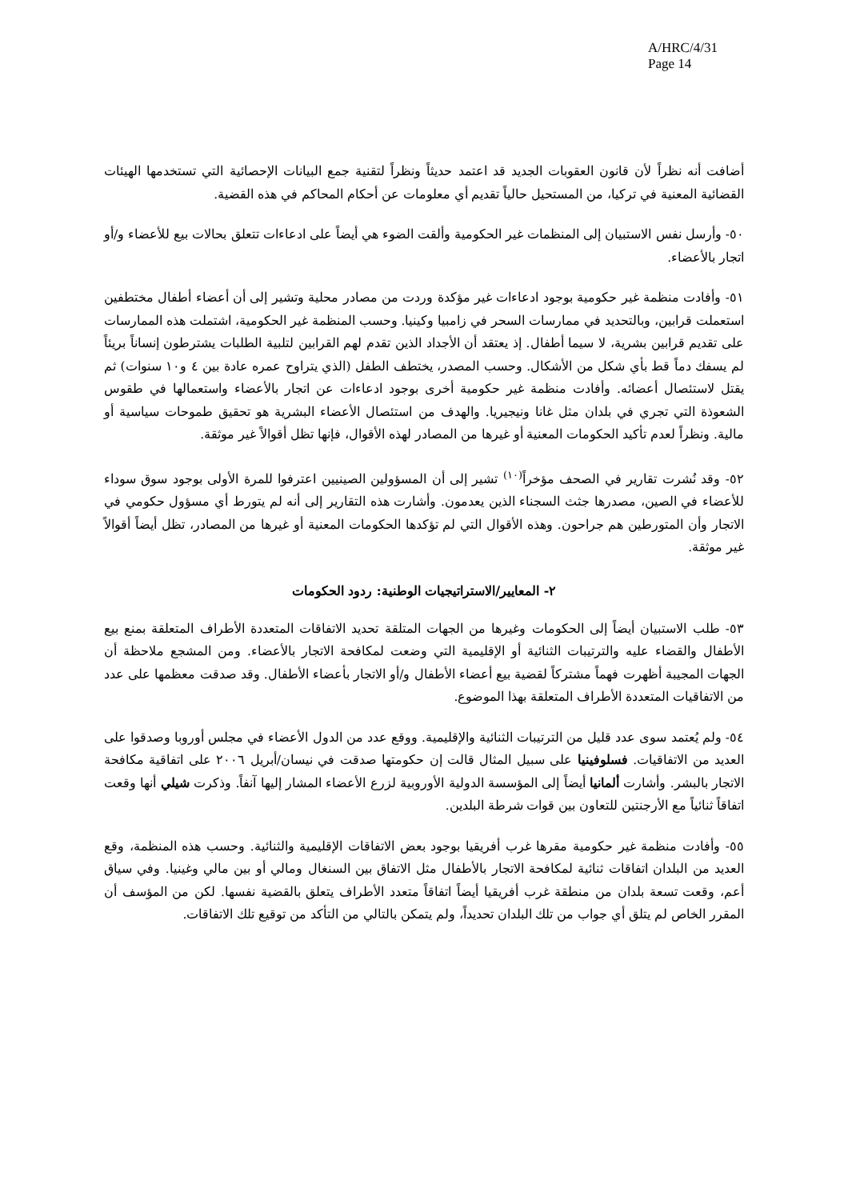A/HRC/4/31
Page 14
أضافت أنه نظراً لأن قانون العقوبات الجديد قد اعتمد حديثاً ونظراً لتقنية جمع البيانات الإحصائية التي تستخدمها الهيئات القضائية المعنية في تركيا، من المستحيل حالياً تقديم أي معلومات عن أحكام المحاكم في هذه القضية.
٥٠- وأرسل نفس الاستبيان إلى المنظمات غير الحكومية وألقت الضوء هي أيضاً على ادعاءات تتعلق بحالات بيع للأعضاء و/أو اتجار بالأعضاء.
٥١- وأفادت منظمة غير حكومية بوجود ادعاءات غير مؤكدة وردت من مصادر محلية وتشير إلى أن أعضاء أطفال مختطفين استعملت قرابين، وبالتحديد في ممارسات السحر في زامبيا وكينيا. وحسب المنظمة غير الحكومية، اشتملت هذه الممارسات على تقديم قرابين بشرية، لا سيما أطفال. إذ يعتقد أن الأجداد الذين تقدم لهم القرابين لتلبية الطلبات يشترطون إنساناً بريئاً لم يسفك دماً قط بأي شكل من الأشكال. وحسب المصدر، يختطف الطفل (الذي يتراوح عمره عادة بين ٤ و١٠ سنوات) ثم يقتل لاستئصال أعضائه. وأفادت منظمة غير حكومية أخرى بوجود ادعاءات عن اتجار بالأعضاء واستعمالها في طقوس الشعوذة التي تجري في بلدان مثل غانا ونيجيريا. والهدف من استئصال الأعضاء البشرية هو تحقيق طموحات سياسية أو مالية. ونظراً لعدم تأكيد الحكومات المعنية أو غيرها من المصادر لهذه الأقوال، فإنها تظل أقوالاً غير موثقة.
٥٢- وقد نُشرت تقارير في الصحف مؤخراً<sup>(١٠)</sup> تشير إلى أن المسؤولين الصينيين اعترفوا للمرة الأولى بوجود سوق سوداء للأعضاء في الصين، مصدرها جثث السجناء الذين يعدمون. وأشارت هذه التقارير إلى أنه لم يتورط أي مسؤول حكومي في الاتجار وأن المتورطين هم جراحون. وهذه الأقوال التي لم تؤكدها الحكومات المعنية أو غيرها من المصادر، تظل أيضاً أقوالاً غير موثقة.
٢- المعايير/الاستراتيجيات الوطنية: ردود الحكومات
٥٣- طلب الاستبيان أيضاً إلى الحكومات وغيرها من الجهات المتلقة تحديد الاتفاقات المتعددة الأطراف المتعلقة بمنع بيع الأطفال والقضاء عليه والترتيبات الثنائية أو الإقليمية التي وضعت لمكافحة الاتجار بالأعضاء. ومن المشجع ملاحظة أن الجهات المجيبة أظهرت فهماً مشتركاً لقضية بيع أعضاء الأطفال و/أو الاتجار بأعضاء الأطفال. وقد صدقت معظمها على عدد من الاتفاقيات المتعددة الأطراف المتعلقة بهذا الموضوع.
٥٤- ولم يُعتمد سوى عدد قليل من الترتيبات الثنائية والإقليمية. ووقع عدد من الدول الأعضاء في مجلس أوروبا وصدقوا على العديد من الاتفاقيات. فسلوفينيا على سبيل المثال قالت إن حكومتها صدقت في نيسان/أبريل ٢٠٠٦ على اتفاقية مكافحة الاتجار بالبشر. وأشارت ألمانيا أيضاً إلى المؤسسة الدولية الأوروبية لزرع الأعضاء المشار إليها آنفاً. وذكرت شيلي أنها وقعت اتفاقاً ثنائياً مع الأرجنتين للتعاون بين قوات شرطة البلدين.
٥٥- وأفادت منظمة غير حكومية مقرها غرب أفريقيا بوجود بعض الاتفاقات الإقليمية والثنائية. وحسب هذه المنظمة، وقع العديد من البلدان اتفاقات ثنائية لمكافحة الاتجار بالأطفال مثل الاتفاق بين السنغال ومالي أو بين مالي وغينيا. وفي سياق أعم، وقعت تسعة بلدان من منطقة غرب أفريقيا أيضاً اتفاقاً متعدد الأطراف يتعلق بالقضية نفسها. لكن من المؤسف أن المقرر الخاص لم يتلق أي جواب من تلك البلدان تحديداً، ولم يتمكن بالتالي من التأكد من توقيع تلك الاتفاقات.